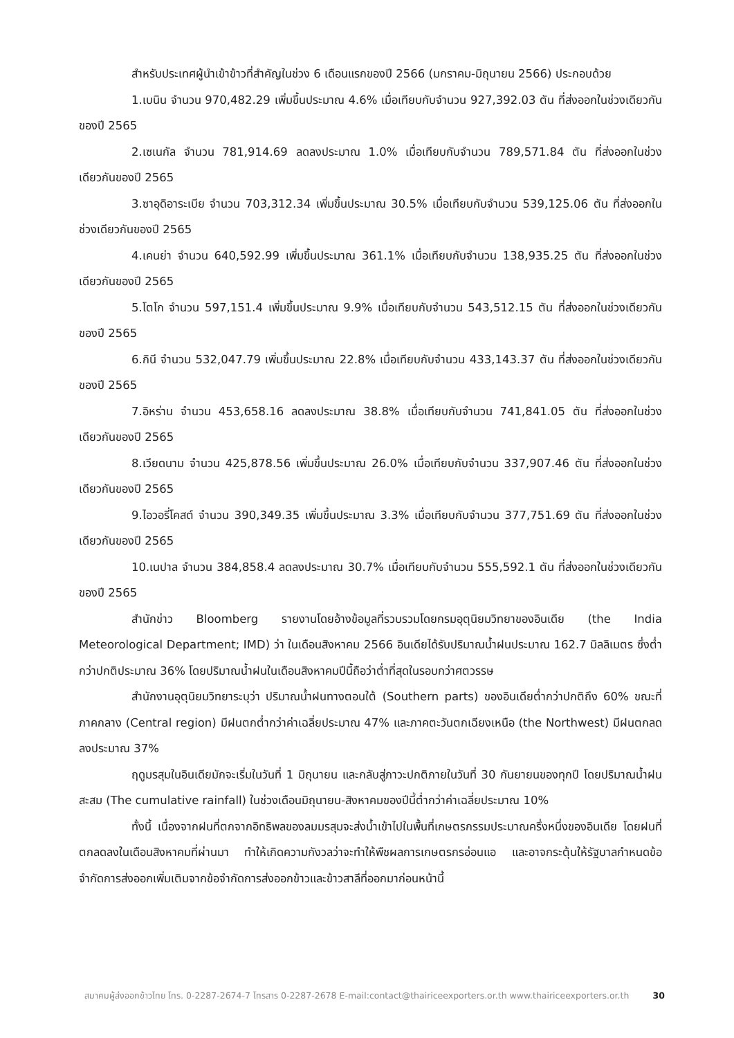สำหรับประเทศผู้นำเข้าข้าวที่สำคัญในช่วง 6 เดือนแรกของปี 2566 (มกราคม-มิถุนายน 2566) ประกอบด้วย
1.เบนิน จำนวน 970,482.29 เพิ่มขึ้นประมาณ 4.6% เมื่อเทียบกับจำนวน 927,392.03 ตัน ที่ส่งออกในช่วงเดียวกันของปี 2565
2.เซเนกัล จำนวน 781,914.69 ลดลงประมาณ 1.0% เมื่อเทียบกับจำนวน 789,571.84 ตัน ที่ส่งออกในช่วงเดียวกันของปี 2565
3.ซาอุดิอาระเบีย จำนวน 703,312.34 เพิ่มขึ้นประมาณ 30.5% เมื่อเทียบกับจำนวน 539,125.06 ตัน ที่ส่งออกในช่วงเดียวกันของปี 2565
4.เคนย่า จำนวน 640,592.99 เพิ่มขึ้นประมาณ 361.1% เมื่อเทียบกับจำนวน 138,935.25 ตัน ที่ส่งออกในช่วงเดียวกันของปี 2565
5.โตโก จำนวน 597,151.4 เพิ่มขึ้นประมาณ 9.9% เมื่อเทียบกับจำนวน 543,512.15 ตัน ที่ส่งออกในช่วงเดียวกันของปี 2565
6.กินี จำนวน 532,047.79 เพิ่มขึ้นประมาณ 22.8% เมื่อเทียบกับจำนวน 433,143.37 ตัน ที่ส่งออกในช่วงเดียวกันของปี 2565
7.อิหร่าน จำนวน 453,658.16 ลดลงประมาณ 38.8% เมื่อเทียบกับจำนวน 741,841.05 ตัน ที่ส่งออกในช่วงเดียวกันของปี 2565
8.เวียดนาม จำนวน 425,878.56 เพิ่มขึ้นประมาณ 26.0% เมื่อเทียบกับจำนวน 337,907.46 ตัน ที่ส่งออกในช่วงเดียวกันของปี 2565
9.ไอวอรี่โคสต์ จำนวน 390,349.35 เพิ่มขึ้นประมาณ 3.3% เมื่อเทียบกับจำนวน 377,751.69 ตัน ที่ส่งออกในช่วงเดียวกันของปี 2565
10.เนปาล จำนวน 384,858.4 ลดลงประมาณ 30.7% เมื่อเทียบกับจำนวน 555,592.1 ตัน ที่ส่งออกในช่วงเดียวกันของปี 2565
สำนักข่าว Bloomberg รายงานโดยอ้างข้อมูลที่รวบรวมโดยกรมอุตุนิยมวิทยาของอินเดีย (the India Meteorological Department; IMD) ว่า ในเดือนสิงหาคม 2566 อินเดียได้รับปริมาณน้ำฝนประมาณ 162.7 มิลลิเมตร ซึ่งต่ำกว่าปกติประมาณ 36% โดยปริมาณน้ำฝนในเดือนสิงหาคมปีนี้ถือว่าต่ำที่สุดในรอบกว่าศตวรรษ
สำนักงานอุตุนิยมวิทยาระบุว่า ปริมาณน้ำฝนทางตอนใต้ (Southern parts) ของอินเดียต่ำกว่าปกติถึง 60% ขณะที่ภาคกลาง (Central region) มีฝนตกต่ำกว่าค่าเฉลี่ยประมาณ 47% และภาคตะวันตกเฉียงเหนือ (the Northwest) มีฝนตกลดลงประมาณ 37%
ฤดูมรสุมในอินเดียมักจะเริ่มในวันที่ 1 มิถุนายน และกลับสู่ภาวะปกติภายในวันที่ 30 กันยายนของทุกปี โดยปริมาณน้ำฝนสะสม (The cumulative rainfall) ในช่วงเดือนมิถุนายน-สิงหาคมของปีนี้ต่ำกว่าค่าเฉลี่ยประมาณ 10%
ทั้งนี้ เนื่องจากฝนที่ตกจากอิทธิพลของลมมรสุมจะส่งน้ำเข้าไปในพื้นที่เกษตรกรรมประมาณครึ่งหนึ่งของอินเดีย โดยฝนที่ตกลดลงในเดือนสิงหาคมที่ผ่านมา ทำให้เกิดความกังวลว่าจะทำให้พืชผลการเกษตรกรอ่อนแอ และอาจกระตุ้นให้รัฐบาลกำหนดข้อจำกัดการส่งออกเพิ่มเติมจากข้อจำกัดการส่งออกข้าวและข้าวสาลีที่ออกมาก่อนหน้านี้
สมาคมผู้ส่งออกข้าวไทย โทร. 0-2287-2674-7 โทรสาร 0-2287-2678 E-mail:contact@thairiceexporters.or.th www.thairiceexporters.or.th 30